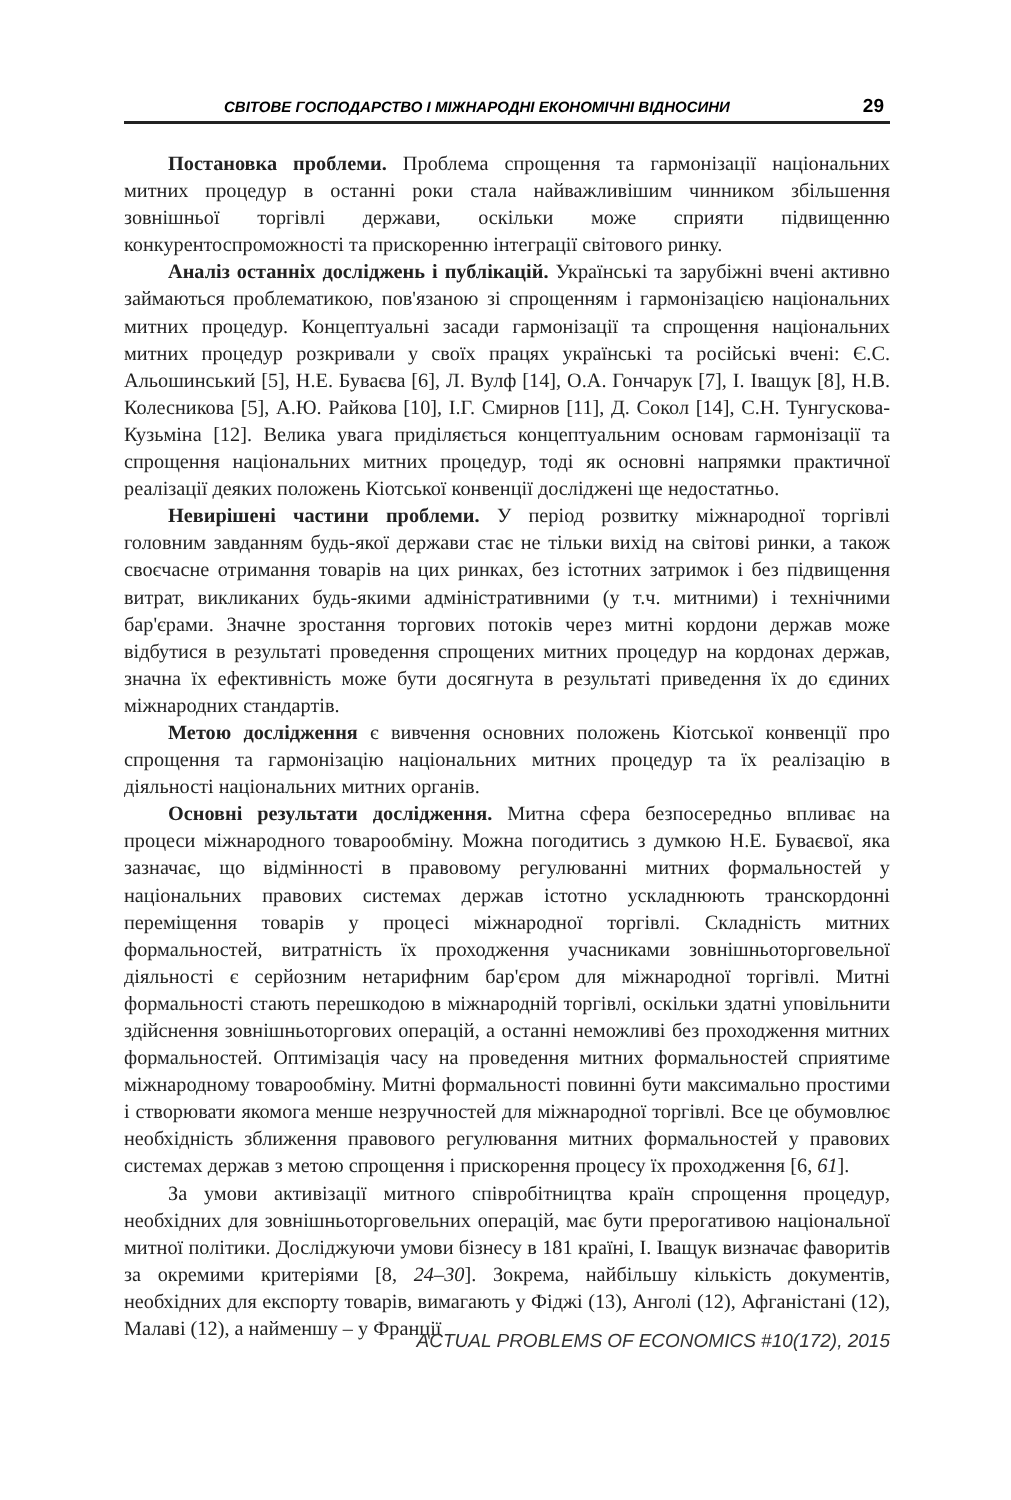СВІТОВЕ ГОСПОДАРСТВО І МІЖНАРОДНІ ЕКОНОМІЧНІ ВІДНОСИНИ 29
Постановка проблеми. Проблема спрощення та гармонізації національних митних процедур в останні роки стала найважливішим чинником збільшення зовнішньої торгівлі держави, оскільки може сприяти підвищенню конкурентоспроможності та прискоренню інтеграції світового ринку.
Аналіз останніх досліджень і публікацій. Українські та зарубіжні вчені активно займаються проблематикою, пов'язаною зі спрощенням і гармонізацією національних митних процедур. Концептуальні засади гармонізації та спрощення національних митних процедур розкривали у своїх працях українські та російські вчені: Є.С. Альошинський [5], Н.Е. Буваєва [6], Л. Вулф [14], О.А. Гончарук [7], І. Іващук [8], Н.В. Колесникова [5], А.Ю. Райкова [10], І.Г. Смирнов [11], Д. Сокол [14], С.Н. Тунгускова-Кузьміна [12]. Велика увага приділяється концептуальним основам гармонізації та спрощення національних митних процедур, тоді як основні напрямки практичної реалізації деяких положень Кіотської конвенції досліджені ще недостатньо.
Невирішені частини проблеми. У період розвитку міжнародної торгівлі головним завданням будь-якої держави стає не тільки вихід на світові ринки, а також своєчасне отримання товарів на цих ринках, без істотних затримок і без підвищення витрат, викликаних будь-якими адміністративними (у т.ч. митними) і технічними бар'єрами. Значне зростання торгових потоків через митні кордони держав може відбутися в результаті проведення спрощених митних процедур на кордонах держав, значна їх ефективність може бути досягнута в результаті приведення їх до єдиних міжнародних стандартів.
Метою дослідження є вивчення основних положень Кіотської конвенції про спрощення та гармонізацію національних митних процедур та їх реалізацію в діяльності національних митних органів.
Основні результати дослідження. Митна сфера безпосередньо впливає на процеси міжнародного товарообміну. Можна погодитись з думкою Н.Е. Буваєвої, яка зазначає, що відмінності в правовому регулюванні митних формальностей у національних правових системах держав істотно ускладнюють транскордонні переміщення товарів у процесі міжнародної торгівлі. Складність митних формальностей, витратність їх проходження учасниками зовнішньоторговельної діяльності є серйозним нетарифним бар'єром для міжнародної торгівлі. Митні формальності стають перешкодою в міжнародній торгівлі, оскільки здатні уповільнити здійснення зовнішньоторгових операцій, а останні неможливі без проходження митних формальностей. Оптимізація часу на проведення митних формальностей сприятиме міжнародному товарообміну. Митні формальності повинні бути максимально простими і створювати якомога менше незручностей для міжнародної торгівлі. Все це обумовлює необхідність зближення правового регулювання митних формальностей у правових системах держав з метою спрощення і прискорення процесу їх проходження [6, 61].
За умови активізації митного співробітництва країн спрощення процедур, необхідних для зовнішньоторговельних операцій, має бути прерогативою національної митної політики. Досліджуючи умови бізнесу в 181 країні, І. Іващук визначає фаворитів за окремими критеріями [8, 24–30]. Зокрема, найбільшу кількість документів, необхідних для експорту товарів, вимагають у Фіджі (13), Анголі (12), Афганістані (12), Малаві (12), а найменшу – у Франції
ACTUAL PROBLEMS OF ECONOMICS #10(172), 2015